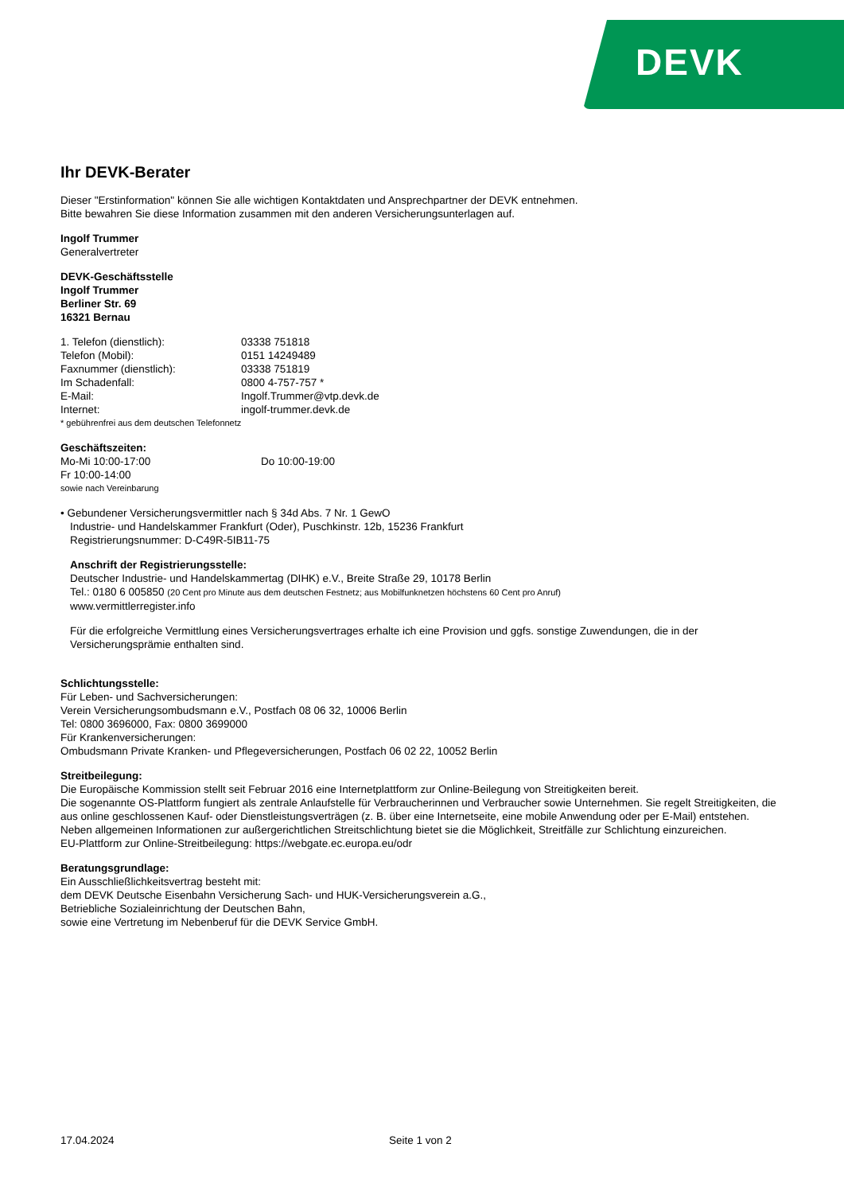DEVK
Ihr DEVK-Berater
Dieser "Erstinformation" können Sie alle wichtigen Kontaktdaten und Ansprechpartner der DEVK entnehmen.
Bitte bewahren Sie diese Information zusammen mit den anderen Versicherungsunterlagen auf.
Ingolf Trummer
Generalvertreter
DEVK-Geschäftsstelle
Ingolf Trummer
Berliner Str. 69
16321 Bernau
| 1. Telefon (dienstlich): | 03338 751818 |
| Telefon (Mobil): | 0151 14249489 |
| Faxnummer (dienstlich): | 03338 751819 |
| Im Schadenfall: | 0800 4-757-757 * |
| E-Mail: | Ingolf.Trummer@vtp.devk.de |
| Internet: | ingolf-trummer.devk.de |
* gebührenfrei aus dem deutschen Telefonnetz
Geschäftszeiten:
| Mo-Mi 10:00-17:00 | Do 10:00-19:00 |
| Fr 10:00-14:00 | |
sowie nach Vereinbarung
• Gebundener Versicherungsvermittler nach § 34d Abs. 7 Nr. 1 GewO
Industrie- und Handelskammer Frankfurt (Oder), Puschkinstr. 12b, 15236 Frankfurt
Registrierungsnummer: D-C49R-5IB11-75
Anschrift der Registrierungsstelle:
Deutscher Industrie- und Handelskammertag (DIHK) e.V., Breite Straße 29, 10178 Berlin
Tel.: 0180 6 005850 (20 Cent pro Minute aus dem deutschen Festnetz; aus Mobilfunknetzen höchstens 60 Cent pro Anruf)
www.vermittlerregister.info
Für die erfolgreiche Vermittlung eines Versicherungsvertrages erhalte ich eine Provision und ggfs. sonstige Zuwendungen, die in der Versicherungsprämie enthalten sind.
Schlichtungsstelle:
Für Leben- und Sachversicherungen:
Verein Versicherungsombudsmann e.V., Postfach 08 06 32, 10006 Berlin
Tel: 0800 3696000, Fax: 0800 3699000
Für Krankenversicherungen:
Ombudsmann Private Kranken- und Pflegeversicherungen, Postfach 06 02 22, 10052 Berlin
Streitbeilegung:
Die Europäische Kommission stellt seit Februar 2016 eine Internetplattform zur Online-Beilegung von Streitigkeiten bereit.
Die sogenannte OS-Plattform fungiert als zentrale Anlaufstelle für Verbraucherinnen und Verbraucher sowie Unternehmen. Sie regelt Streitigkeiten, die aus online geschlossenen Kauf- oder Dienstleistungsverträgen (z. B. über eine Internetseite, eine mobile Anwendung oder per E-Mail) entstehen. Neben allgemeinen Informationen zur außergerichtlichen Streitschlichtung bietet sie die Möglichkeit, Streitfälle zur Schlichtung einzureichen.
EU-Plattform zur Online-Streitbeilegung: https://webgate.ec.europa.eu/odr
Beratungsgrundlage:
Ein Ausschließlichkeitsvertrag besteht mit:
dem DEVK Deutsche Eisenbahn Versicherung Sach- und HUK-Versicherungsverein a.G.,
Betriebliche Sozialeinrichtung der Deutschen Bahn,
sowie eine Vertretung im Nebenberuf für die DEVK Service GmbH.
| 17.04.2024 | Seite 1 von 2 |